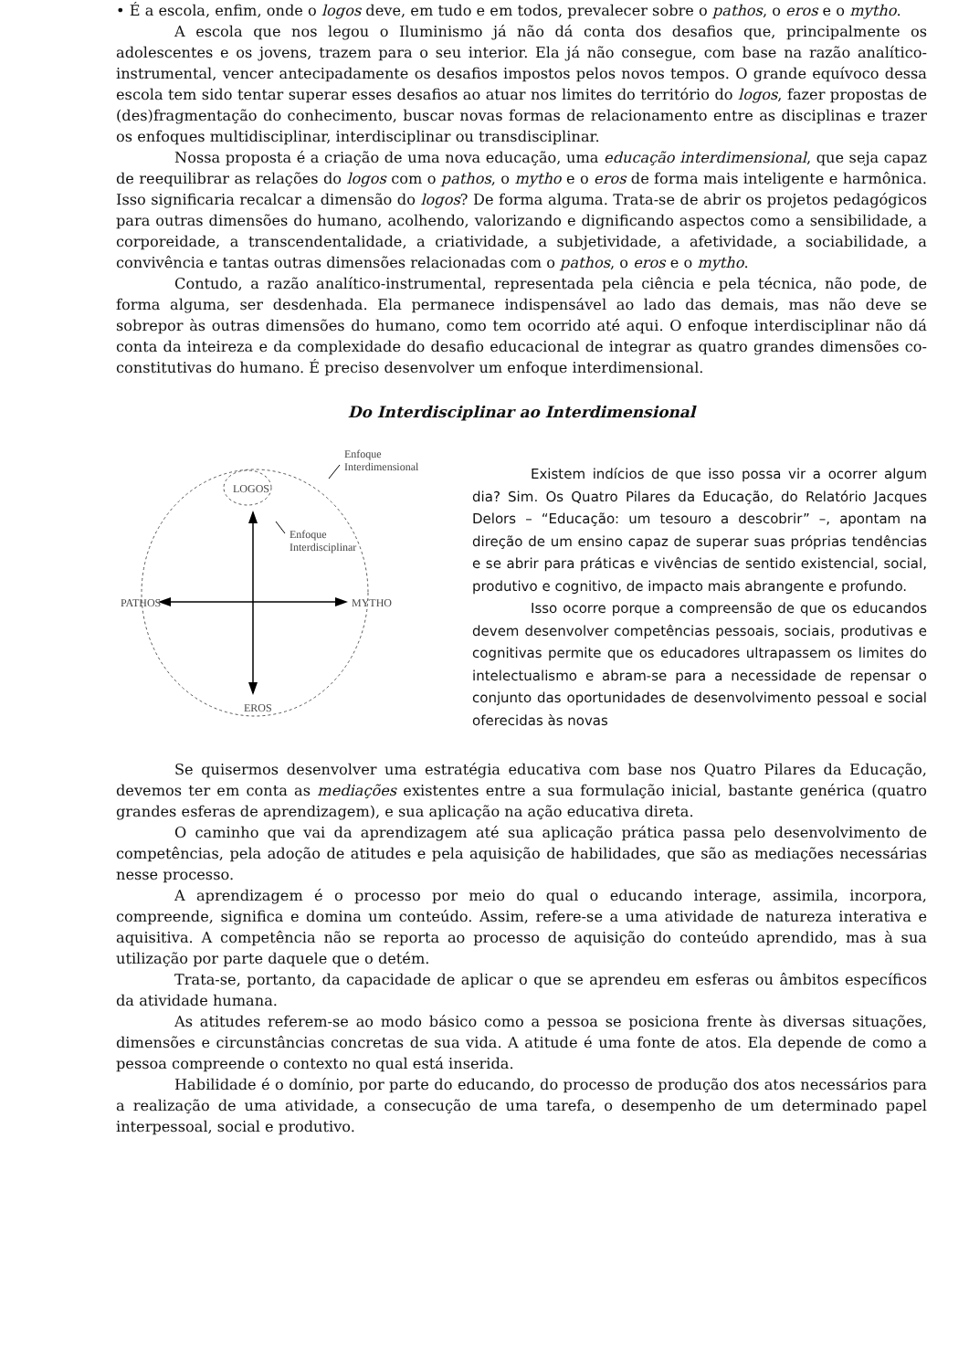• É a escola, enfim, onde o logos deve, em tudo e em todos, prevalecer sobre o pathos, o eros e o mytho.
A escola que nos legou o Iluminismo já não dá conta dos desafios que, principalmente os adolescentes e os jovens, trazem para o seu interior. Ela já não consegue, com base na razão analítico-instrumental, vencer antecipadamente os desafios impostos pelos novos tempos. O grande equívoco dessa escola tem sido tentar superar esses desafios ao atuar nos limites do território do logos, fazer propostas de (des)fragmentação do conhecimento, buscar novas formas de relacionamento entre as disciplinas e trazer os enfoques multidisciplinar, interdisciplinar ou transdisciplinar.
Nossa proposta é a criação de uma nova educação, uma educação interdimensional, que seja capaz de reequilibrar as relações do logos com o pathos, o mytho e o eros de forma mais inteligente e harmônica. Isso significaria recalcar a dimensão do logos? De forma alguma. Trata-se de abrir os projetos pedagógicos para outras dimensões do humano, acolhendo, valorizando e dignificando aspectos como a sensibilidade, a corporeidade, a transcendentalidade, a criatividade, a subjetividade, a afetividade, a sociabilidade, a convivência e tantas outras dimensões relacionadas com o pathos, o eros e o mytho.
Contudo, a razão analítico-instrumental, representada pela ciência e pela técnica, não pode, de forma alguma, ser desdenhada. Ela permanece indispensável ao lado das demais, mas não deve se sobrepor às outras dimensões do humano, como tem ocorrido até aqui. O enfoque interdisciplinar não dá conta da inteireza e da complexidade do desafio educacional de integrar as quatro grandes dimensões co-constitutivas do humano. É preciso desenvolver um enfoque interdimensional.
Do Interdisciplinar ao Interdimensional
LOGOS
Enfoque
Interdimensional
Enfoque
Interdisciplinar
PATHOS
MYTHO
EROS
Existem indícios de que isso possa vir a ocorrer algum dia? Sim. Os Quatro Pilares da Educação, do Relatório Jacques Delors – “Educação: um tesouro a descobrir” –, apontam na direção de um ensino capaz de superar suas próprias tendências e se abrir para práticas e vivências de sentido existencial, social, produtivo e cognitivo, de impacto mais abrangente e profundo.
Isso ocorre porque a compreensão de que os educandos devem desenvolver competências pessoais, sociais, produtivas e cognitivas permite que os educadores ultrapassem os limites do intelectualismo e abram-se para a necessidade de repensar o conjunto das oportunidades de desenvolvimento pessoal e social oferecidas às novas
Se quisermos desenvolver uma estratégia educativa com base nos Quatro Pilares da Educação, devemos ter em conta as mediações existentes entre a sua formulação inicial, bastante genérica (quatro grandes esferas de aprendizagem), e sua aplicação na ação educativa direta.
O caminho que vai da aprendizagem até sua aplicação prática passa pelo desenvolvimento de competências, pela adoção de atitudes e pela aquisição de habilidades, que são as mediações necessárias nesse processo.
A aprendizagem é o processo por meio do qual o educando interage, assimila, incorpora, compreende, significa e domina um conteúdo. Assim, refere-se a uma atividade de natureza interativa e aquisitiva. A competência não se reporta ao processo de aquisição do conteúdo aprendido, mas à sua utilização por parte daquele que o detém.
Trata-se, portanto, da capacidade de aplicar o que se aprendeu em esferas ou âmbitos específicos da atividade humana.
As atitudes referem-se ao modo básico como a pessoa se posiciona frente às diversas situações, dimensões e circunstâncias concretas de sua vida. A atitude é uma fonte de atos. Ela depende de como a pessoa compreende o contexto no qual está inserida.
Habilidade é o domínio, por parte do educando, do processo de produção dos atos necessários para a realização de uma atividade, a consecução de uma tarefa, o desempenho de um determinado papel interpessoal, social e produtivo.